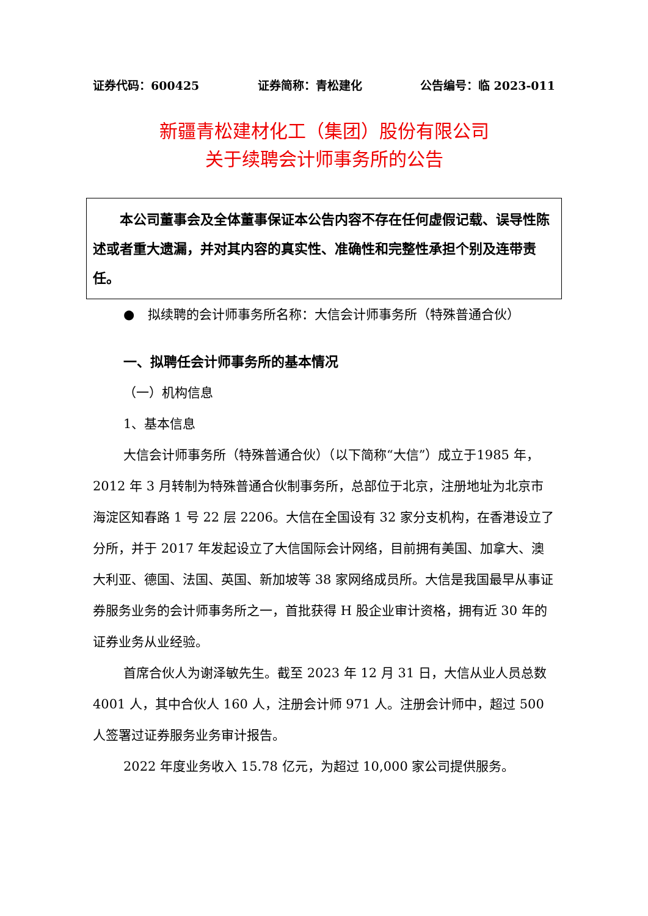证券代码：600425 证券简称：青松建化 公告编号：临 2023-011
新疆青松建材化工（集团）股份有限公司
关于续聘会计师事务所的公告
本公司董事会及全体董事保证本公告内容不存在任何虚假记载、误导性陈述或者重大遗漏，并对其内容的真实性、准确性和完整性承担个别及连带责任。
● 拟续聘的会计师事务所名称：大信会计师事务所（特殊普通合伙）
一、拟聘任会计师事务所的基本情况
（一）机构信息
1、基本信息
大信会计师事务所（特殊普通合伙）（以下简称“大信”）成立于1985 年，2012 年 3 月转制为特殊普通合伙制事务所，总部位于北京，注册地址为北京市海淀区知春路 1 号 22 层 2206。大信在全国设有 32 家分支机构，在香港设立了分所，并于 2017 年发起设立了大信国际会计网络，目前拥有美国、加拿大、澳大利亚、德国、法国、英国、新加坡等 38 家网络成员所。大信是我国最早从事证券服务业务的会计师事务所之一，首批获得 H 股企业审计资格，拥有近 30 年的证券业务从业经验。
首席合伙人为谢泽敏先生。截至 2023 年 12 月 31 日，大信从业人员总数 4001 人，其中合伙人 160 人，注册会计师 971 人。注册会计师中，超过 500 人签署过证券服务业务审计报告。
2022 年度业务收入 15.78 亿元，为超过 10,000 家公司提供服务。